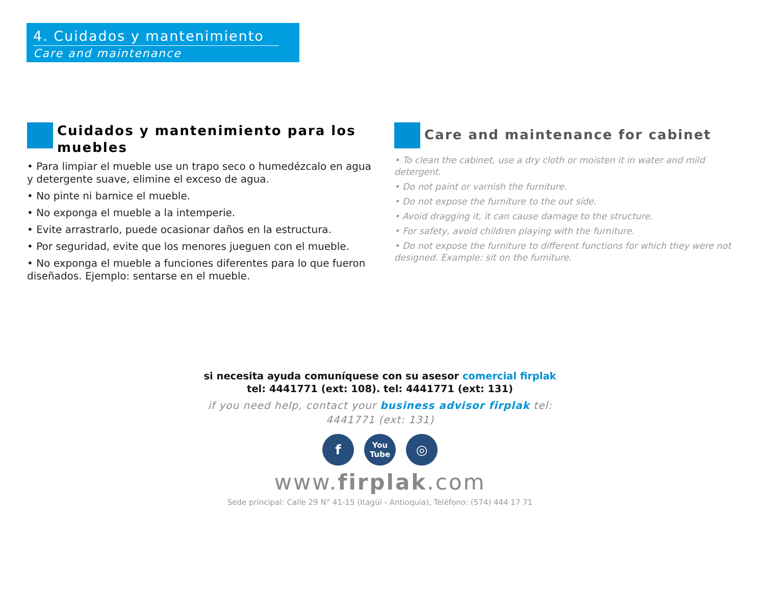4. Cuidados y mantenimiento
Care and maintenance
Cuidados y mantenimiento para los muebles
• Para limpiar el mueble use un trapo seco o humedézcalo en agua y detergente suave, elimine el exceso de agua.
• No pinte ni barnice el mueble.
• No exponga el mueble a la intemperie.
• Evite arrastrarlo, puede ocasionar daños en la estructura.
• Por seguridad, evite que los menores jueguen con el mueble.
• No exponga el mueble a funciones diferentes para lo que fueron diseñados. Ejemplo: sentarse en el mueble.
Care and maintenance for cabinet
• To clean the cabinet, use a dry cloth or moisten it in water and mild detergent.
• Do not paint or varnish the furniture.
• Do not expose the furniture to the out side.
• Avoid dragging it, it can cause damage to the structure.
• For safety, avoid children playing with the furniture.
• Do not expose the furniture to different functions for which they were not designed. Example: sit on the furniture.
si necesita ayuda comuníquese con su asesor comercial firplak tel: 4441771 (ext: 108). tel: 4441771 (ext: 131)
if you need help, contact your business advisor firplak tel: 4441771 (ext: 131)
f
You Tube
◎
www.firplak.com
Sede principal: Calle 29 N° 41-15 (Itagüí - Antioquia), Teléfono: (574) 444 17 71